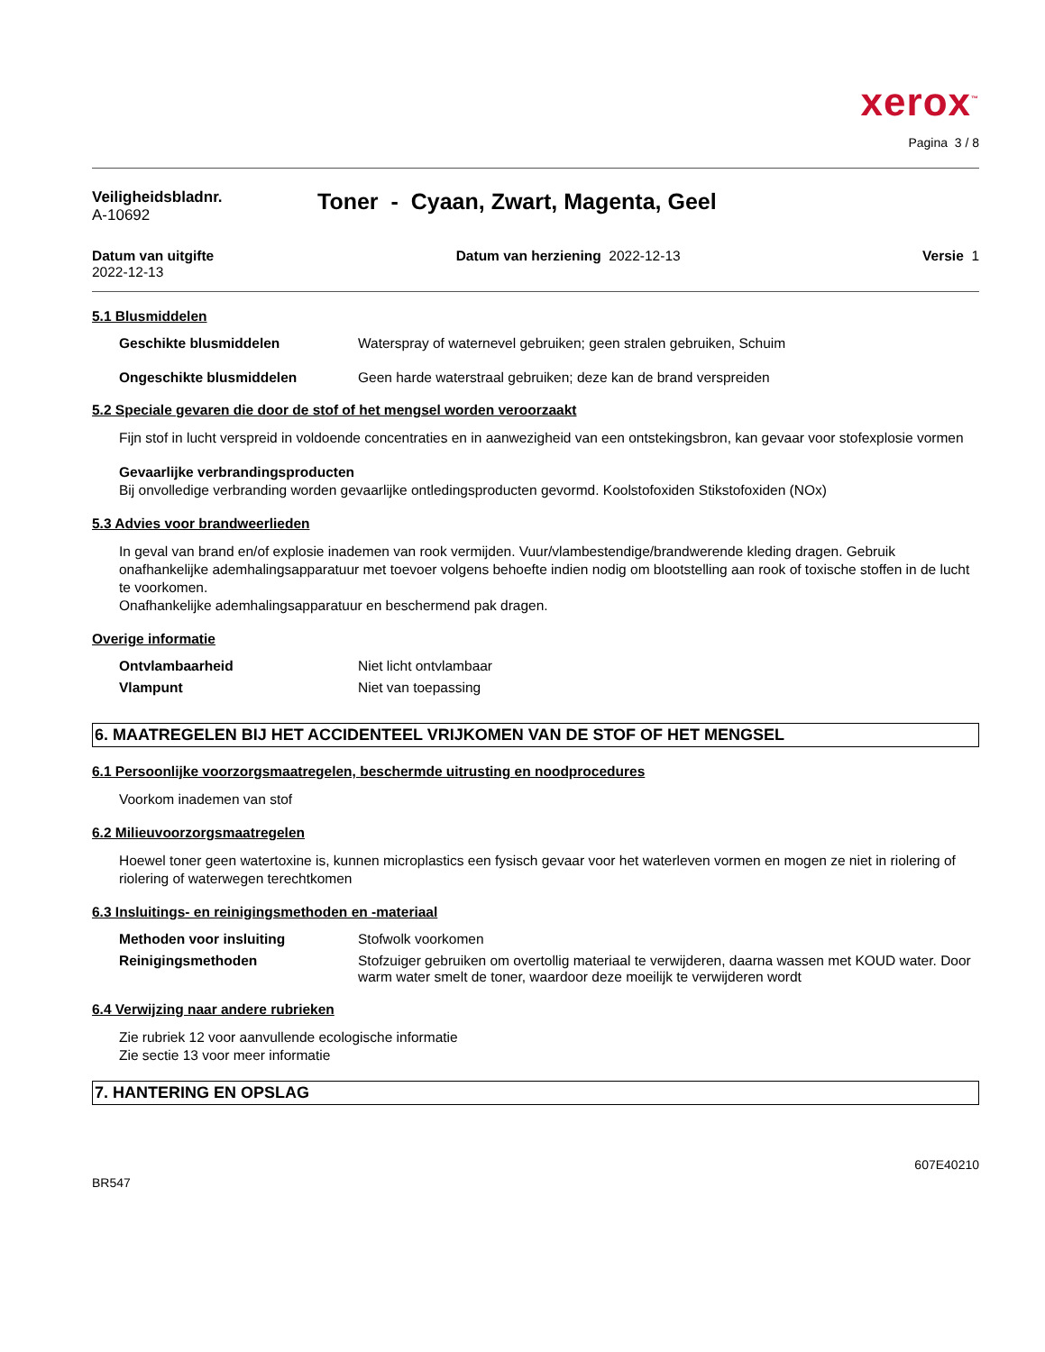xerox<sup>™</sup>
Pagina 3 / 8
Veiligheidsbladnr.
A-10692
Toner - Cyaan, Zwart, Magenta, Geel
Datum van uitgifte
2022-12-13
Datum van herziening 2022-12-13
Versie 1
5.1 Blusmiddelen
Geschikte blusmiddelen Waterspray of waternevel gebruiken; geen stralen gebruiken, Schuim
Ongeschikte blusmiddelen Geen harde waterstraal gebruiken; deze kan de brand verspreiden
5.2 Speciale gevaren die door de stof of het mengsel worden veroorzaakt
Fijn stof in lucht verspreid in voldoende concentraties en in aanwezigheid van een ontstekingsbron, kan gevaar voor stofexplosie vormen
Gevaarlijke verbrandingsproducten
Bij onvolledige verbranding worden gevaarlijke ontledingsproducten gevormd. Koolstofoxiden Stikstofoxiden (NOx)
5.3 Advies voor brandweerlieden
In geval van brand en/of explosie inademen van rook vermijden. Vuur/vlambestendige/brandwerende kleding dragen. Gebruik onafhankelijke ademhalingsapparatuur met toevoer volgens behoefte indien nodig om blootstelling aan rook of toxische stoffen in de lucht te voorkomen.
Onafhankelijke ademhalingsapparatuur en beschermend pak dragen.
Overige informatie
Ontvlambaarheid Niet licht ontvlambaar
Vlampunt Niet van toepassing
6. MAATREGELEN BIJ HET ACCIDENTEEL VRIJKOMEN VAN DE STOF OF HET MENGSEL
6.1 Persoonlijke voorzorgsmaatregelen, beschermde uitrusting en noodprocedures
Voorkom inademen van stof
6.2 Milieuvoorzorgsmaatregelen
Hoewel toner geen watertoxine is, kunnen microplastics een fysisch gevaar voor het waterleven vormen en mogen ze niet in riolering of riolering of waterwegen terechtkomen
6.3 Insluitings- en reinigingsmethoden en -materiaal
Methoden voor insluiting Stofwolk voorkomen
Reinigingsmethoden Stofzuiger gebruiken om overtollig materiaal te verwijderen, daarna wassen met KOUD water. Door warm water smelt de toner, waardoor deze moeilijk te verwijderen wordt
6.4 Verwijzing naar andere rubrieken
Zie rubriek 12 voor aanvullende ecologische informatie
Zie sectie 13 voor meer informatie
7. HANTERING EN OPSLAG
BR547 607E40210